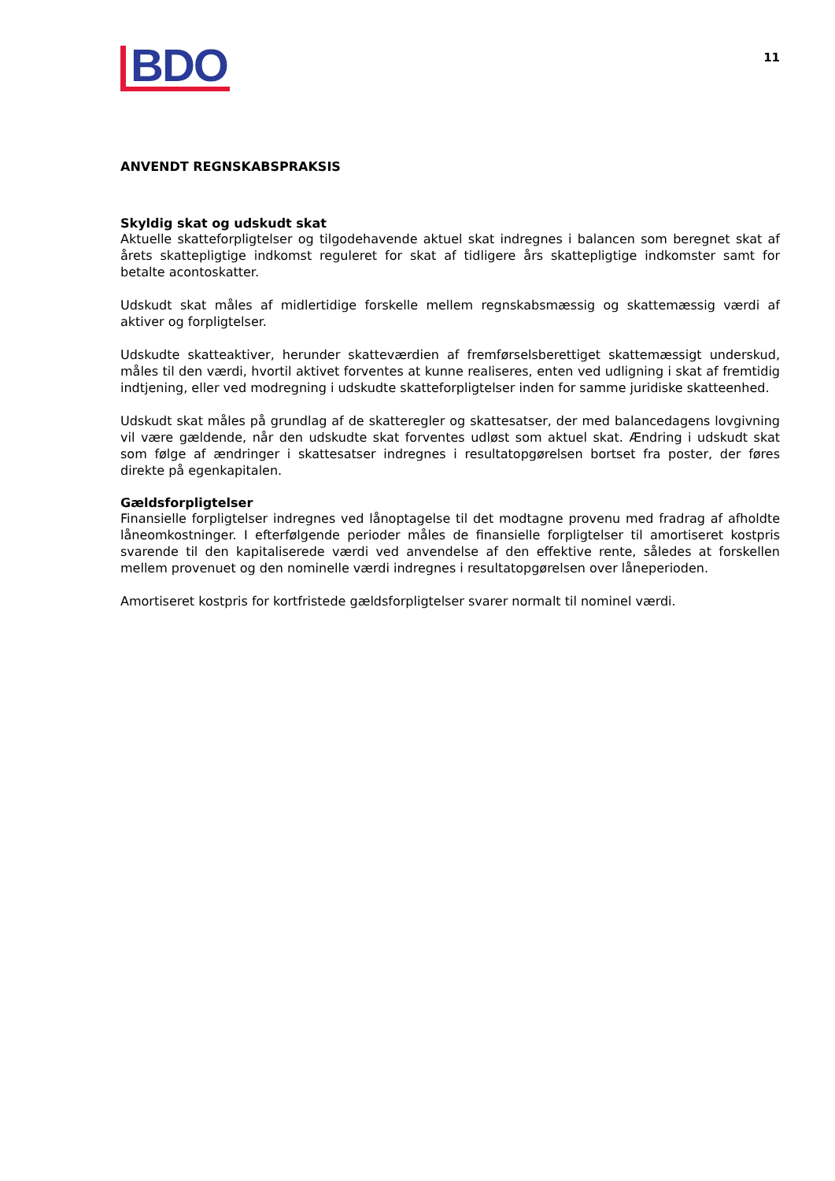BDO
11
ANVENDT REGNSKABSPRAKSIS
Skyldig skat og udskudt skat
Aktuelle skatteforpligtelser og tilgodehavende aktuel skat indregnes i balancen som beregnet skat af årets skattepligtige indkomst reguleret for skat af tidligere års skattepligtige indkomster samt for betalte acontoskatter.
Udskudt skat måles af midlertidige forskelle mellem regnskabsmæssig og skattemæssig værdi af aktiver og forpligtelser.
Udskudte skatteaktiver, herunder skatteværdien af fremførselsberettiget skattemæssigt underskud, måles til den værdi, hvortil aktivet forventes at kunne realiseres, enten ved udligning i skat af fremtidig indtjening, eller ved modregning i udskudte skatteforpligtelser inden for samme juridiske skatteenhed.
Udskudt skat måles på grundlag af de skatteregler og skattesatser, der med balancedagens lovgivning vil være gældende, når den udskudte skat forventes udløst som aktuel skat. Ændring i udskudt skat som følge af ændringer i skattesatser indregnes i resultatopgørelsen bortset fra poster, der føres direkte på egenkapitalen.
Gældsforpligtelser
Finansielle forpligtelser indregnes ved lånoptagelse til det modtagne provenu med fradrag af afholdte låneomkostninger. I efterfølgende perioder måles de finansielle forpligtelser til amortiseret kostpris svarende til den kapitaliserede værdi ved anvendelse af den effektive rente, således at forskellen mellem provenuet og den nominelle værdi indregnes i resultatopgørelsen over låneperioden.
Amortiseret kostpris for kortfristede gældsforpligtelser svarer normalt til nominel værdi.